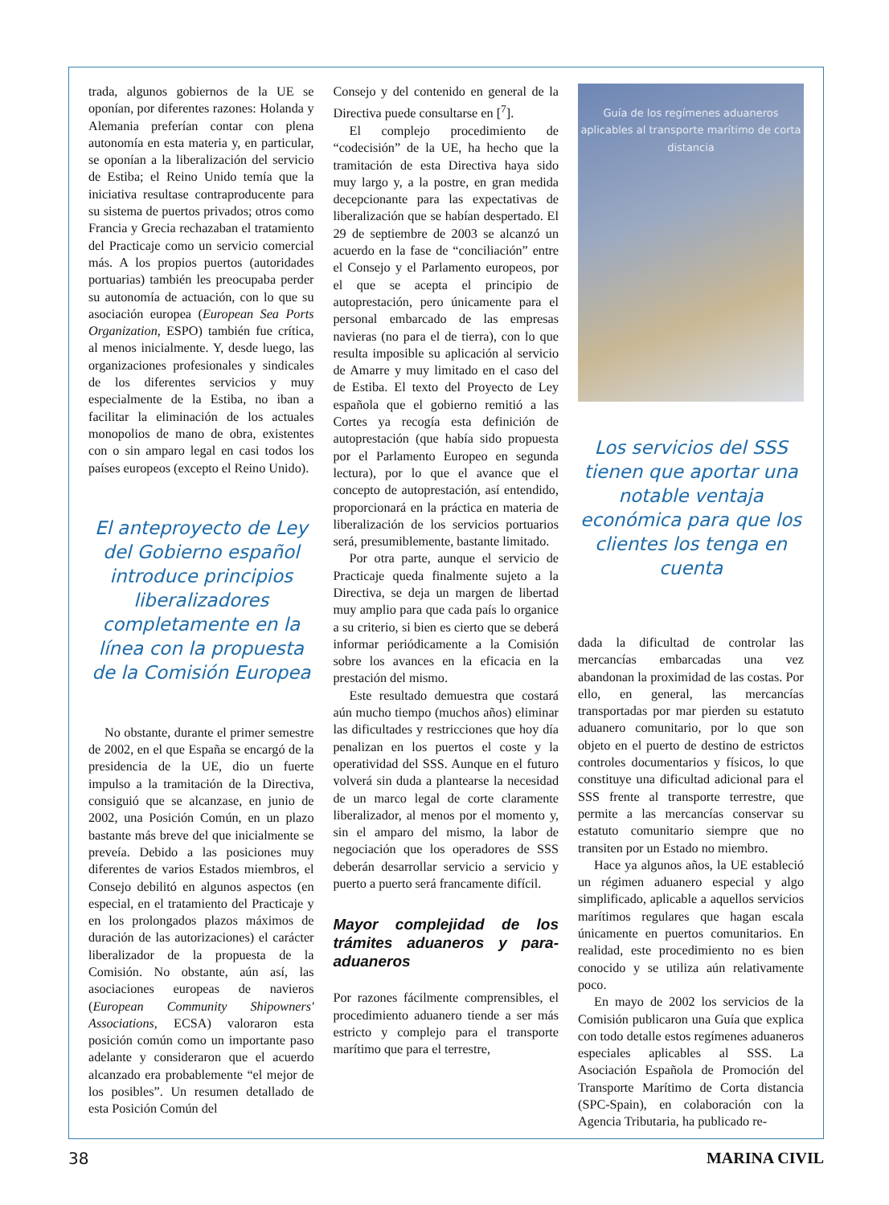trada, algunos gobiernos de la UE se oponían, por diferentes razones: Holanda y Alemania preferían contar con plena autonomía en esta materia y, en particular, se oponían a la liberalización del servicio de Estiba; el Reino Unido temía que la iniciativa resultase contraproducente para su sistema de puertos privados; otros como Francia y Grecia rechazaban el tratamiento del Practicaje como un servicio comercial más. A los propios puertos (autoridades portuarias) también les preocupaba perder su autonomía de actuación, con lo que su asociación europea (European Sea Ports Organization, ESPO) también fue crítica, al menos inicialmente. Y, desde luego, las organizaciones profesionales y sindicales de los diferentes servicios y muy especialmente de la Estiba, no iban a facilitar la eliminación de los actuales monopolios de mano de obra, existentes con o sin amparo legal en casi todos los países europeos (excepto el Reino Unido).
El anteproyecto de Ley del Gobierno español introduce principios liberalizadores completamente en la línea con la propuesta de la Comisión Europea
No obstante, durante el primer semestre de 2002, en el que España se encargó de la presidencia de la UE, dio un fuerte impulso a la tramitación de la Directiva, consiguió que se alcanzase, en junio de 2002, una Posición Común, en un plazo bastante más breve del que inicialmente se preveía. Debido a las posiciones muy diferentes de varios Estados miembros, el Consejo debilitó en algunos aspectos (en especial, en el tratamiento del Practicaje y en los prolongados plazos máximos de duración de las autorizaciones) el carácter liberalizador de la propuesta de la Comisión. No obstante, aún así, las asociaciones europeas de navieros (European Community Shipowners' Associations, ECSA) valoraron esta posición común como un importante paso adelante y consideraron que el acuerdo alcanzado era probablemente “el mejor de los posibles”. Un resumen detallado de esta Posición Común del
Consejo y del contenido en general de la Directiva puede consultarse en [<sup>7</sup>].
El complejo procedimiento de “codecisión” de la UE, ha hecho que la tramitación de esta Directiva haya sido muy largo y, a la postre, en gran medida decepcionante para las expectativas de liberalización que se habían despertado. El 29 de septiembre de 2003 se alcanzó un acuerdo en la fase de “conciliación” entre el Consejo y el Parlamento europeos, por el que se acepta el principio de autoprestación, pero únicamente para el personal embarcado de las empresas navieras (no para el de tierra), con lo que resulta imposible su aplicación al servicio de Amarre y muy limitado en el caso del de Estiba. El texto del Proyecto de Ley española que el gobierno remitió a las Cortes ya recogía esta definición de autoprestación (que había sido propuesta por el Parlamento Europeo en segunda lectura), por lo que el avance que el concepto de autoprestación, así entendido, proporcionará en la práctica en materia de liberalización de los servicios portuarios será, presumiblemente, bastante limitado.
Por otra parte, aunque el servicio de Practicaje queda finalmente sujeto a la Directiva, se deja un margen de libertad muy amplio para que cada país lo organice a su criterio, si bien es cierto que se deberá informar periódicamente a la Comisión sobre los avances en la eficacia en la prestación del mismo.
Este resultado demuestra que costará aún mucho tiempo (muchos años) eliminar las dificultades y restricciones que hoy día penalizan en los puertos el coste y la operatividad del SSS. Aunque en el futuro volverá sin duda a plantearse la necesidad de un marco legal de corte claramente liberalizador, al menos por el momento y, sin el amparo del mismo, la labor de negociación que los operadores de SSS deberán desarrollar servicio a servicio y puerto a puerto será francamente difícil.
Mayor complejidad de los trámites aduaneros y para-aduaneros
Por razones fácilmente comprensibles, el procedimiento aduanero tiende a ser más estricto y complejo para el transporte marítimo que para el terrestre,
Guía de los regímenes aduaneros aplicables al transporte marítimo de corta distancia
Los servicios del SSS tienen que aportar una notable ventaja económica para que los clientes los tenga en cuenta
dada la dificultad de controlar las mercancías embarcadas una vez abandonan la proximidad de las costas. Por ello, en general, las mercancías transportadas por mar pierden su estatuto aduanero comunitario, por lo que son objeto en el puerto de destino de estrictos controles documentarios y físicos, lo que constituye una dificultad adicional para el SSS frente al transporte terrestre, que permite a las mercancías conservar su estatuto comunitario siempre que no transiten por un Estado no miembro.
Hace ya algunos años, la UE estableció un régimen aduanero especial y algo simplificado, aplicable a aquellos servicios marítimos regulares que hagan escala únicamente en puertos comunitarios. En realidad, este procedimiento no es bien conocido y se utiliza aún relativamente poco.
En mayo de 2002 los servicios de la Comisión publicaron una Guía que explica con todo detalle estos regímenes aduaneros especiales aplicables al SSS. La Asociación Española de Promoción del Transporte Marítimo de Corta distancia (SPC-Spain), en colaboración con la Agencia Tributaria, ha publicado re-
38 MARINA CIVIL